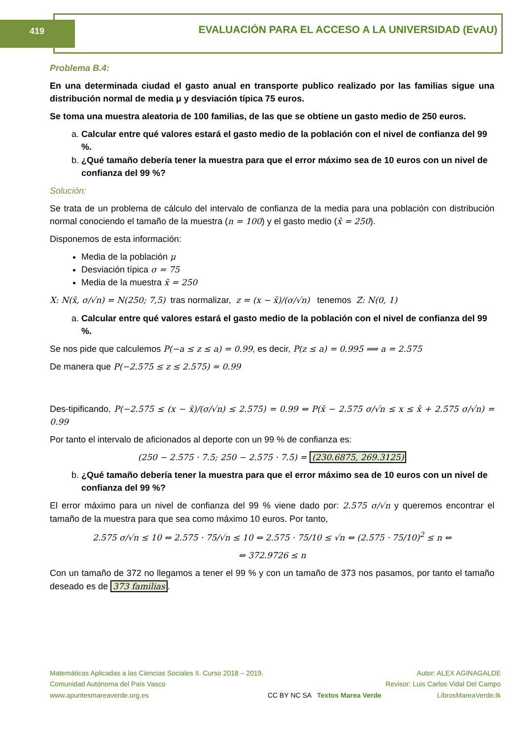419 EVALUACIÓN PARA EL ACCESO A LA UNIVERSIDAD (EvAU)
Problema B.4:
En una determinada ciudad el gasto anual en transporte publico realizado por las familias sigue una distribución normal de media μ y desviación típica 75 euros.
Se toma una muestra aleatoria de 100 familias, de las que se obtiene un gasto medio de 250 euros.
a. Calcular entre qué valores estará el gasto medio de la población con el nivel de confianza del 99 %.
b. ¿Qué tamaño debería tener la muestra para que el error máximo sea de 10 euros con un nivel de confianza del 99 %?
Solución:
Se trata de un problema de cálculo del intervalo de confianza de la media para una población con distribución normal conociendo el tamaño de la muestra (n = 100) y el gasto medio (x̄ = 250).
Disponemos de esta información:
Media de la población μ
Desviación típica σ = 75
Media de la muestra x̄ = 250
X: N(x̄, σ/√n) = N(250; 7,5) tras normalizar, z = (x − x̄)/(σ/√n) tenemos Z: N(0, 1)
a. Calcular entre qué valores estará el gasto medio de la población con el nivel de confianza del 99 %.
Se nos pide que calculemos P(−a ≤ z ≤ a) = 0.99, es decir, P(z ≤ a) = 0.995 ⟹ a = 2.575
De manera que P(−2.575 ≤ z ≤ 2.575) = 0.99
Des-tipificando, P(−2.575 ≤ (x − x̄)/(σ/√n) ≤ 2.575) = 0.99 ⇔ P(x̄ − 2.575 σ/√n ≤ x ≤ x̄ + 2.575 σ/√n) = 0.99
Por tanto el intervalo de aficionados al deporte con un 99 % de confianza es:
(250 − 2.575 · 7.5; 250 − 2.575 · 7.5) = (230.6875, 269.3125)
b. ¿Qué tamaño debería tener la muestra para que el error máximo sea de 10 euros con un nivel de confianza del 99 %?
El error máximo para un nivel de confianza del 99 % viene dado por: 2.575 σ/√n y queremos encontrar el tamaño de la muestra para que sea como máximo 10 euros. Por tanto,
2.575 σ/√n ≤ 10 ⇔ 2.575 · 75/√n ≤ 10 ⇔ 2.575 · 75/10 ≤ √n ⇔ (2.575 · 75/10)<sup>2</sup> ≤ n ⇔
⇔ 372.9726 ≤ n
Con un tamaño de 372 no llegamos a tener el 99 % y con un tamaño de 373 nos pasamos, por tanto el tamaño deseado es de 373 familias.
Matemáticas Aplicadas a las Ciencias Sociales II. Curso 2018 – 2019.
Comunidad Autónoma del País Vasco
www.apuntesmareaverde.org.es
CC BY NC SA Textos Marea Verde
Autor: ALEX AGINAGALDE
Revisor: Luis Carlos Vidal Del Campo
LibrosMareaVerde.tk